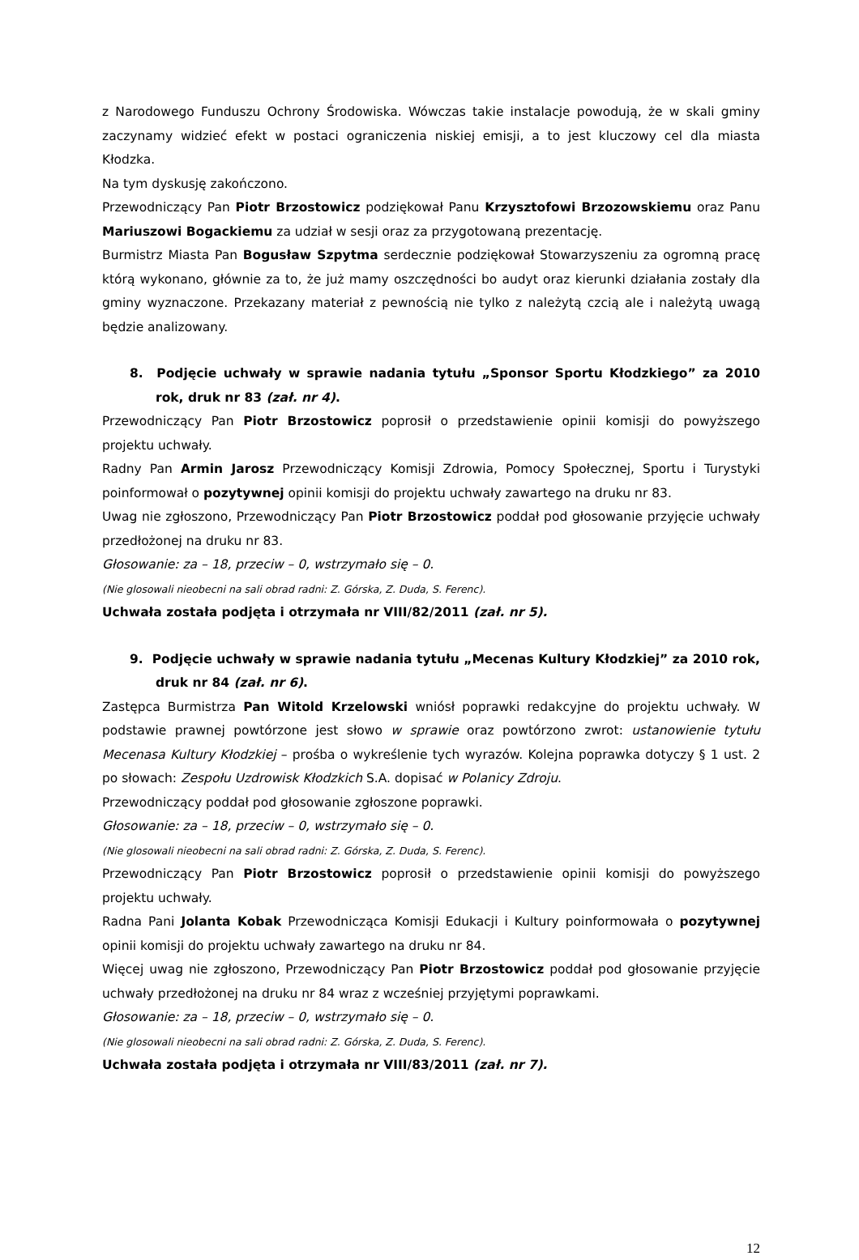z Narodowego Funduszu Ochrony Środowiska. Wówczas takie instalacje powodują, że w skali gminy zaczynamy widzieć efekt w postaci ograniczenia niskiej emisji, a to jest kluczowy cel dla miasta Kłodzka.
Na tym dyskusję zakończono.
Przewodniczący Pan Piotr Brzostowicz podziękował Panu Krzysztofowi Brzozowskiemu oraz Panu Mariuszowi Bogackiemu za udział w sesji oraz za przygotowaną prezentację.
Burmistrz Miasta Pan Bogusław Szpytma serdecznie podziękował Stowarzyszeniu za ogromną pracę którą wykonano, głównie za to, że już mamy oszczędności bo audyt oraz kierunki działania zostały dla gminy wyznaczone. Przekazany materiał z pewnością nie tylko z należytą czcią ale i należytą uwagą będzie analizowany.
8. Podjęcie uchwały w sprawie nadania tytułu „Sponsor Sportu Kłodzkiego” za 2010 rok, druk nr 83 (zał. nr 4).
Przewodniczący Pan Piotr Brzostowicz poprosił o przedstawienie opinii komisji do powyższego projektu uchwały.
Radny Pan Armin Jarosz Przewodniczący Komisji Zdrowia, Pomocy Społecznej, Sportu i Turystyki poinformował o pozytywnej opinii komisji do projektu uchwały zawartego na druku nr 83.
Uwag nie zgłoszono, Przewodniczący Pan Piotr Brzostowicz poddał pod głosowanie przyjęcie uchwały przedłożonej na druku nr 83.
Głosowanie: za – 18, przeciw – 0, wstrzymało się – 0.
(Nie glosowali nieobecni na sali obrad radni: Z. Górska, Z. Duda, S. Ferenc).
Uchwała została podjęta i otrzymała nr VIII/82/2011 (zał. nr 5).
9. Podjęcie uchwały w sprawie nadania tytułu „Mecenas Kultury Kłodzkiej” za 2010 rok, druk nr 84 (zał. nr 6).
Zastępca Burmistrza Pan Witold Krzelowski wniósł poprawki redakcyjne do projektu uchwały. W podstawie prawnej powtórzone jest słowo w sprawie oraz powtórzono zwrot: ustanowienie tytułu Mecenasa Kultury Kłodzkiej – prośba o wykreślenie tych wyrazów. Kolejna poprawka dotyczy § 1 ust. 2 po słowach: Zespołu Uzdrowisk Kłodzkich S.A. dopisać w Polanicy Zdroju.
Przewodniczący poddał pod głosowanie zgłoszone poprawki.
Głosowanie: za – 18, przeciw – 0, wstrzymało się – 0.
(Nie glosowali nieobecni na sali obrad radni: Z. Górska, Z. Duda, S. Ferenc).
Przewodniczący Pan Piotr Brzostowicz poprosił o przedstawienie opinii komisji do powyższego projektu uchwały.
Radna Pani Jolanta Kobak Przewodnicząca Komisji Edukacji i Kultury poinformowała o pozytywnej opinii komisji do projektu uchwały zawartego na druku nr 84.
Więcej uwag nie zgłoszono, Przewodniczący Pan Piotr Brzostowicz poddał pod głosowanie przyjęcie uchwały przedłożonej na druku nr 84 wraz z wcześniej przyjętymi poprawkami.
Głosowanie: za – 18, przeciw – 0, wstrzymało się – 0.
(Nie glosowali nieobecni na sali obrad radni: Z. Górska, Z. Duda, S. Ferenc).
Uchwała została podjęta i otrzymała nr VIII/83/2011 (zał. nr 7).
12